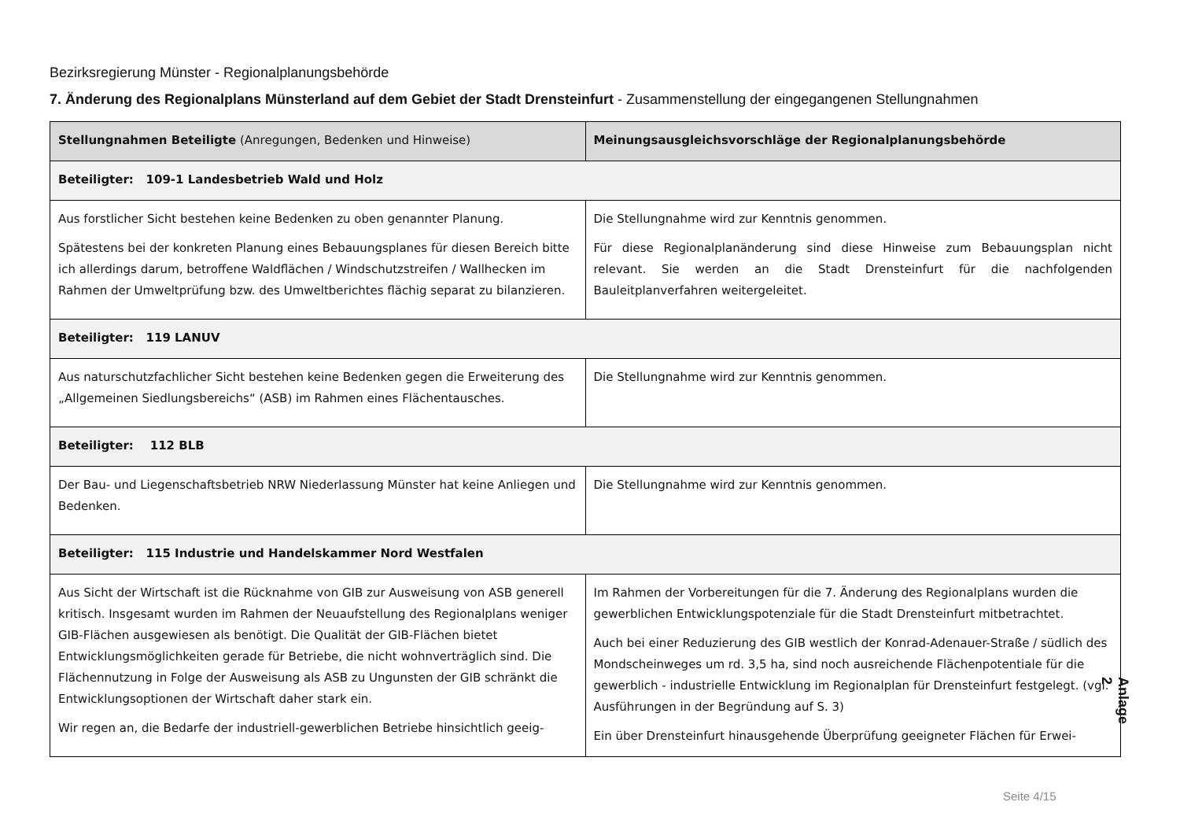Bezirksregierung Münster - Regionalplanungsbehörde
7. Änderung des Regionalplans Münsterland auf dem Gebiet der Stadt Drensteinfurt - Zusammenstellung der eingegangenen Stellungnahmen
| Stellungnahmen Beteiligte (Anregungen, Bedenken und Hinweise) | Meinungsausgleichsvorschläge der Regionalplanungsbehörde |
| --- | --- |
| Beteiligter: 109-1 Landesbetrieb Wald und Holz | |
| Aus forstlicher Sicht bestehen keine Bedenken zu oben genannter Planung. Spätestens bei der konkreten Planung eines Bebauungsplanes für diesen Bereich bitte ich allerdings darum, betroffene Waldflächen / Windschutzstreifen / Wallhecken im Rahmen der Umweltprüfung bzw. des Umweltberichtes flächig separat zu bilanzieren. | Die Stellungnahme wird zur Kenntnis genommen. Für diese Regionalplanänderung sind diese Hinweise zum Bebauungsplan nicht relevant. Sie werden an die Stadt Drensteinfurt für die nachfolgenden Bauleitplanverfahren weitergeleitet. |
| Beteiligter: 119 LANUV | |
| Aus naturschutzfachlicher Sicht bestehen keine Bedenken gegen die Erweiterung des „Allgemeinen Siedlungsbereichs“ (ASB) im Rahmen eines Flächentausches. | Die Stellungnahme wird zur Kenntnis genommen. |
| Beteiligter: 112 BLB | |
| Der Bau- und Liegenschaftsbetrieb NRW Niederlassung Münster hat keine Anliegen und Bedenken. | Die Stellungnahme wird zur Kenntnis genommen. |
| Beteiligter: 115 Industrie und Handelskammer Nord Westfalen | |
| Aus Sicht der Wirtschaft ist die Rücknahme von GIB zur Ausweisung von ASB generell kritisch. Insgesamt wurden im Rahmen der Neuaufstellung des Regionalplans weniger GIB-Flächen ausgewiesen als benötigt. Die Qualität der GIB-Flächen bietet Entwicklungsmöglichkeiten gerade für Betriebe, die nicht wohnverträglich sind. Die Flächennutzung in Folge der Ausweisung als ASB zu Ungunsten der GIB schränkt die Entwicklungsoptionen der Wirtschaft daher stark ein. Wir regen an, die Bedarfe der industriell-gewerblichen Betriebe hinsichtlich geeig- | Im Rahmen der Vorbereitungen für die 7. Änderung des Regionalplans wurden die gewerblichen Entwicklungspotenziale für die Stadt Drensteinfurt mitbetrachtet. Auch bei einer Reduzierung des GIB westlich der Konrad-Adenauer-Straße / südlich des Mondscheinweges um rd. 3,5 ha, sind noch ausreichende Flächenpotentiale für die gewerblich - industrielle Entwicklung im Regionalplan für Drensteinfurt festgelegt. (vgl. Ausführungen in der Begründung auf S. 3) Ein über Drensteinfurt hinausgehende Überprüfung geeigneter Flächen für Erwei- |
Anlage 2
Seite 4/15